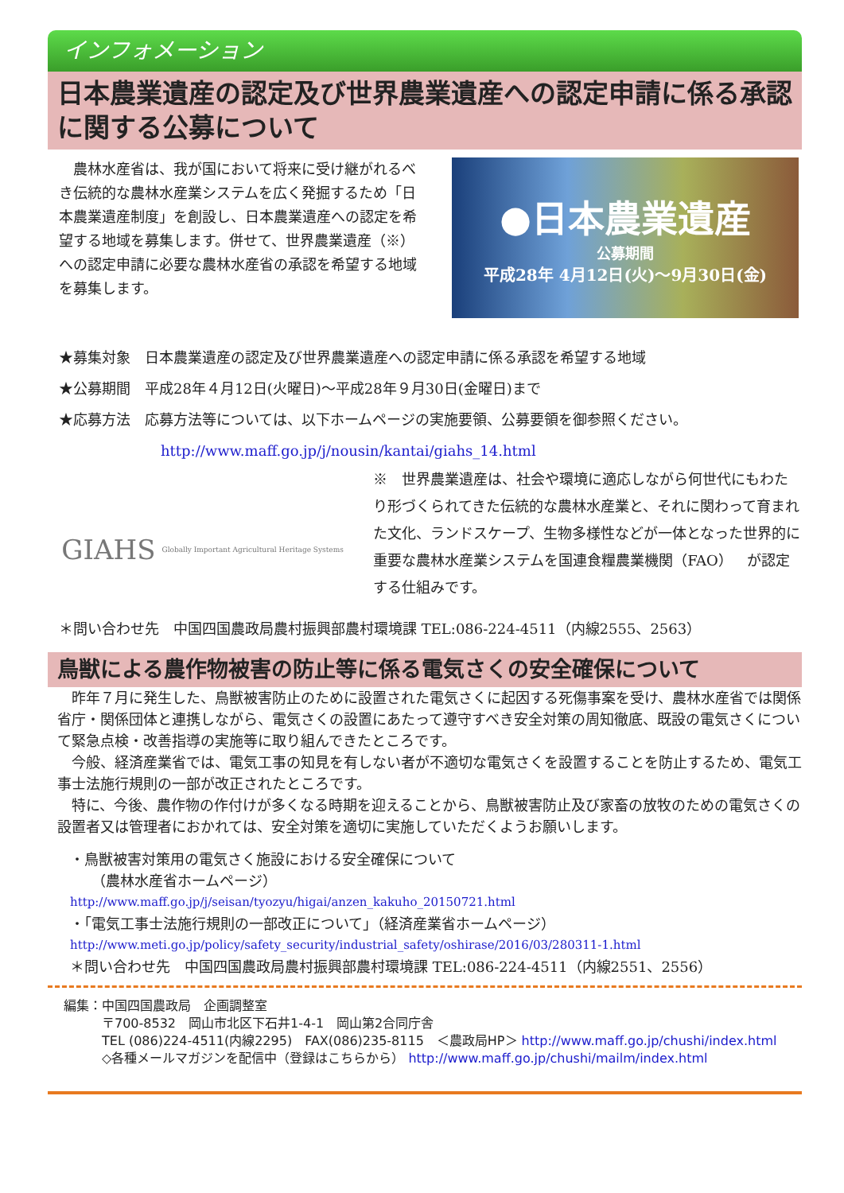インフォメーション
日本農業遺産の認定及び世界農業遺産への認定申請に係る承認に関する公募について
　農林水産省は、我が国において将来に受け継がれるべき伝統的な農林水産業システムを広く発掘するため「日本農業遺産制度」を創設し、日本農業遺産への認定を希望する地域を募集します。併せて、世界農業遺産（※）への認定申請に必要な農林水産省の承認を希望する地域を募集します。
●日本農業遺産
公募期間
平成28年 4月12日(火)～9月30日(金)
★募集対象　日本農業遺産の認定及び世界農業遺産への認定申請に係る承認を希望する地域
★公募期間　平成28年４月12日(火曜日)～平成28年９月30日(金曜日)まで
★応募方法　応募方法等については、以下ホームページの実施要領、公募要領を御参照ください。
http://www.maff.go.jp/j/nousin/kantai/giahs_14.html
GIAHS Globally Important Agricultural Heritage Systems
※　世界農業遺産は、社会や環境に適応しながら何世代にもわたり形づくられてきた伝統的な農林水産業と、それに関わって育まれた文化、ランドスケープ、生物多様性などが一体となった世界的に重要な農林水産業システムを国連食糧農業機関（FAO）　が認定する仕組みです。
＊問い合わせ先　中国四国農政局農村振興部農村環境課 TEL:086-224-4511（内線2555、2563）
鳥獣による農作物被害の防止等に係る電気さくの安全確保について
　昨年７月に発生した、鳥獣被害防止のために設置された電気さくに起因する死傷事案を受け、農林水産省では関係省庁・関係団体と連携しながら、電気さくの設置にあたって遵守すべき安全対策の周知徹底、既設の電気さくについて緊急点検・改善指導の実施等に取り組んできたところです。
　今般、経済産業省では、電気工事の知見を有しない者が不適切な電気さくを設置することを防止するため、電気工事士法施行規則の一部が改正されたところです。
　特に、今後、農作物の作付けが多くなる時期を迎えることから、鳥獣被害防止及び家畜の放牧のための電気さくの設置者又は管理者におかれては、安全対策を適切に実施していただくようお願いします。
・鳥獣被害対策用の電気さく施設における安全確保について
　　（農林水産省ホームページ）
http://www.maff.go.jp/j/seisan/tyozyu/higai/anzen_kakuho_20150721.html
・「電気工事士法施行規則の一部改正について」（経済産業省ホームページ）
http://www.meti.go.jp/policy/safety_security/industrial_safety/oshirase/2016/03/280311-1.html
＊問い合わせ先　中国四国農政局農村振興部農村環境課 TEL:086-224-4511（内線2551、2556）
編集：中国四国農政局　企画調整室
〒700-8532　岡山市北区下石井1-4-1　岡山第2合同庁舎
TEL (086)224-4511(内線2295)　FAX(086)235-8115　＜農政局HP＞ http://www.maff.go.jp/chushi/index.html
◇各種メールマガジンを配信中（登録はこちらから） http://www.maff.go.jp/chushi/mailm/index.html